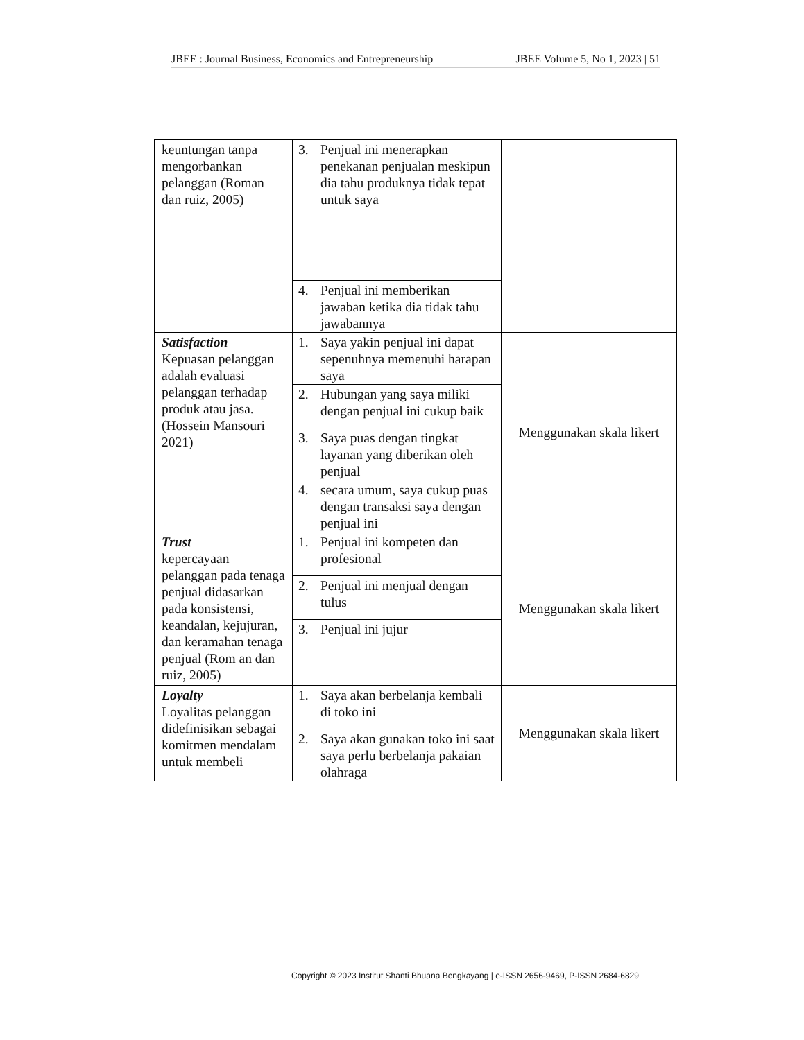JBEE : Journal Business, Economics and Entrepreneurship JBEE Volume 5, No 1, 2023 | 51
| keuntungan tanpa mengorbankan pelanggan (Roman dan ruiz, 2005) | 3. Penjual ini menerapkan penekanan penjualan meskipun dia tahu produknya tidak tepat untuk saya 4. Penjual ini memberikan jawaban ketika dia tidak tahu jawabannya | |
| Satisfaction Kepuasan pelanggan adalah evaluasi pelanggan terhadap produk atau jasa. (Hossein Mansouri 2021) | 1. Saya yakin penjual ini dapat sepenuhnya memenuhi harapan saya 2. Hubungan yang saya miliki dengan penjual ini cukup baik 3. Saya puas dengan tingkat layanan yang diberikan oleh penjual 4. secara umum, saya cukup puas dengan transaksi saya dengan penjual ini | Menggunakan skala likert |
| Trust kepercayaan pelanggan pada tenaga penjual didasarkan pada konsistensi, keandalan, kejujuran, dan keramahan tenaga penjual (Rom an dan ruiz, 2005) | 1. Penjual ini kompeten dan profesional 2. Penjual ini menjual dengan tulus 3. Penjual ini jujur | Menggunakan skala likert |
| Loyalty Loyalitas pelanggan didefinisikan sebagai komitmen mendalam untuk membeli | 1. Saya akan berbelanja kembali di toko ini 2. Saya akan gunakan toko ini saat saya perlu berbelanja pakaian olahraga | Menggunakan skala likert |
Copyright © 2023 Institut Shanti Bhuana Bengkayang | e-ISSN 2656-9469, P-ISSN 2684-6829